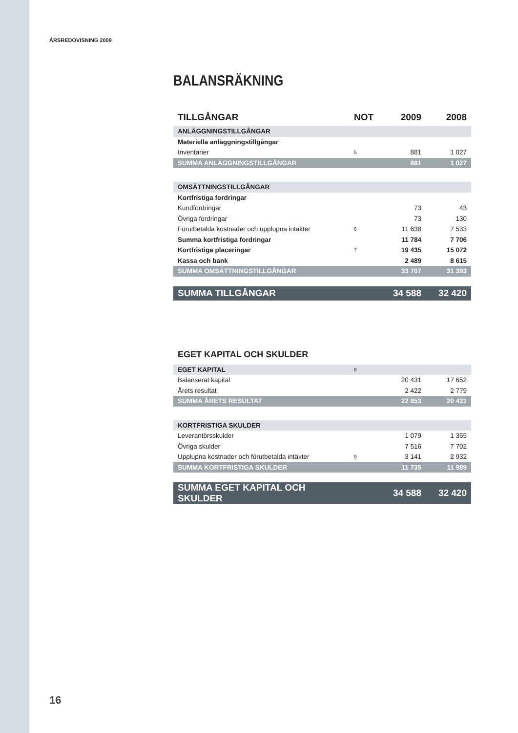ÅRSREDOVISNING 2009
BALANSRÄKNING
| TILLGÅNGAR | NOT | 2009 | 2008 |
| --- | --- | --- | --- |
| ANLÄGGNINGSTILLGÅNGAR | | | |
| Materiella anläggningstillgångar | | | |
| Inventarier | 5 | 881 | 1 027 |
| SUMMA ANLÄGGNINGSTILLGÅNGAR | | 881 | 1 027 |
| OMSÄTTNINGSTILLGÅNGAR | | | |
| Kortfristiga fordringar | | | |
| Kundfordringar | | 73 | 43 |
| Övriga fordringar | | 73 | 130 |
| Förutbetalda kostnader och upplupna intäkter | 6 | 11 638 | 7 533 |
| Summa kortfristiga fordringar | | 11 784 | 7 706 |
| Kortfristiga placeringar | 7 | 19 435 | 15 072 |
| Kassa och bank | | 2 489 | 8 615 |
| SUMMA OMSÄTTNINGSTILLGÅNGAR | | 33 707 | 31 393 |
| SUMMA TILLGÅNGAR | | 34 588 | 32 420 |
EGET KAPITAL OCH SKULDER
| EGET KAPITAL | 8 | | |
| Balanserat kapital | | 20 431 | 17 652 |
| Årets resultat | | 2 422 | 2 779 |
| SUMMA ÅRETS RESULTAT | | 22 853 | 20 431 |
| KORTFRISTIGA SKULDER | | | |
| Leverantörsskulder | | 1 079 | 1 355 |
| Övriga skulder | | 7 516 | 7 702 |
| Upplupna kostnader och förutbetalda intäkter | 9 | 3 141 | 2 932 |
| SUMMA KORTFRISTIGA SKULDER | | 11 735 | 11 989 |
| SUMMA EGET KAPITAL OCH SKULDER | | 34 588 | 32 420 |
16